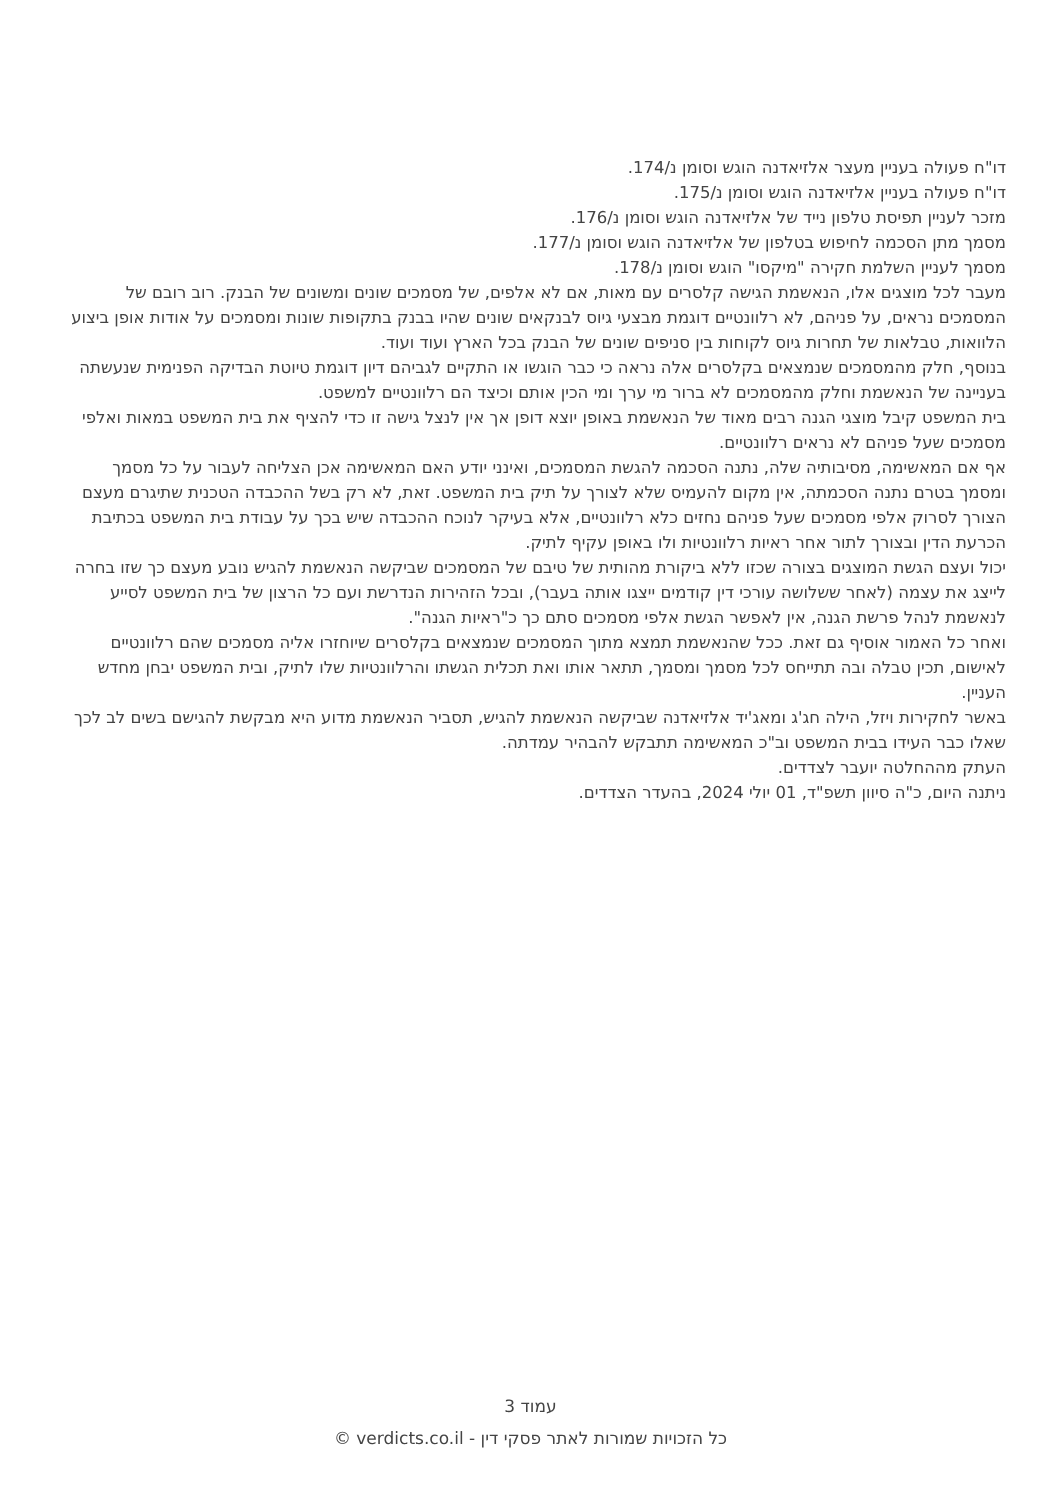דו"ח פעולה בעניין מעצר אלזיאדנה הוגש וסומן נ/174.
דו"ח פעולה בעניין אלזיאדנה הוגש וסומן נ/175.
מזכר לעניין תפיסת טלפון נייד של אלזיאדנה הוגש וסומן נ/176.
מסמך מתן הסכמה לחיפוש בטלפון של אלזיאדנה הוגש וסומן נ/177.
מסמך לעניין השלמת חקירה "מיקסו" הוגש וסומן נ/178.
מעבר לכל מוצגים אלו, הנאשמת הגישה קלסרים עם מאות, אם לא אלפים, של מסמכים שונים ומשונים של הבנק. רוב רובם של המסמכים נראים, על פניהם, לא רלוונטיים דוגמת מבצעי גיוס לבנקאים שונים שהיו בבנק בתקופות שונות ומסמכים על אודות אופן ביצוע הלוואות, טבלאות של תחרות גיוס לקוחות בין סניפים שונים של הבנק בכל הארץ ועוד ועוד.
בנוסף, חלק מהמסמכים שנמצאים בקלסרים אלה נראה כי כבר הוגשו או התקיים לגביהם דיון דוגמת טיוטת הבדיקה הפנימית שנעשתה בעניינה של הנאשמת וחלק מהמסמכים לא ברור מי ערך ומי הכין אותם וכיצד הם רלוונטיים למשפט.
בית המשפט קיבל מוצגי הגנה רבים מאוד של הנאשמת באופן יוצא דופן אך אין לנצל גישה זו כדי להציף את בית המשפט במאות ואלפי מסמכים שעל פניהם לא נראים רלוונטיים.
אף אם המאשימה, מסיבותיה שלה, נתנה הסכמה להגשת המסמכים, ואינני יודע האם המאשימה אכן הצליחה לעבור על כל מסמך ומסמך בטרם נתנה הסכמתה, אין מקום להעמיס שלא לצורך על תיק בית המשפט. זאת, לא רק בשל ההכבדה הטכנית שתיגרם מעצם הצורך לסרוק אלפי מסמכים שעל פניהם נחזים כלא רלוונטיים, אלא בעיקר לנוכח ההכבדה שיש בכך על עבודת בית המשפט בכתיבת הכרעת הדין ובצורך לתור אחר ראיות רלוונטיות ולו באופן עקיף לתיק.
יכול ועצם הגשת המוצגים בצורה שכזו ללא ביקורת מהותית של טיבם של המסמכים שביקשה הנאשמת להגיש נובע מעצם כך שזו בחרה לייצג את עצמה (לאחר ששלושה עורכי דין קודמים ייצגו אותה בעבר), ובכל הזהירות הנדרשת ועם כל הרצון של בית המשפט לסייע לנאשמת לנהל פרשת הגנה, אין לאפשר הגשת אלפי מסמכים סתם כך כ"ראיות הגנה".
ואחר כל האמור אוסיף גם זאת. ככל שהנאשמת תמצא מתוך המסמכים שנמצאים בקלסרים שיוחזרו אליה מסמכים שהם רלוונטיים לאישום, תכין טבלה ובה תתייחס לכל מסמך ומסמך, תתאר אותו ואת תכלית הגשתו והרלוונטיות שלו לתיק, ובית המשפט יבחן מחדש העניין.
באשר לחקירות ויזל, הילה חג'ג ומאג'יד אלזיאדנה שביקשה הנאשמת להגיש, תסביר הנאשמת מדוע היא מבקשת להגישם בשים לב לכך שאלו כבר העידו בבית המשפט וב"כ המאשימה תתבקש להבהיר עמדתה.
העתק מההחלטה יועבר לצדדים.
ניתנה היום, כ"ה סיוון תשפ"ד, 01 יולי 2024, בהעדר הצדדים.
עמוד 3
כל הזכויות שמורות לאתר פסקי דין - verdicts.co.il ©